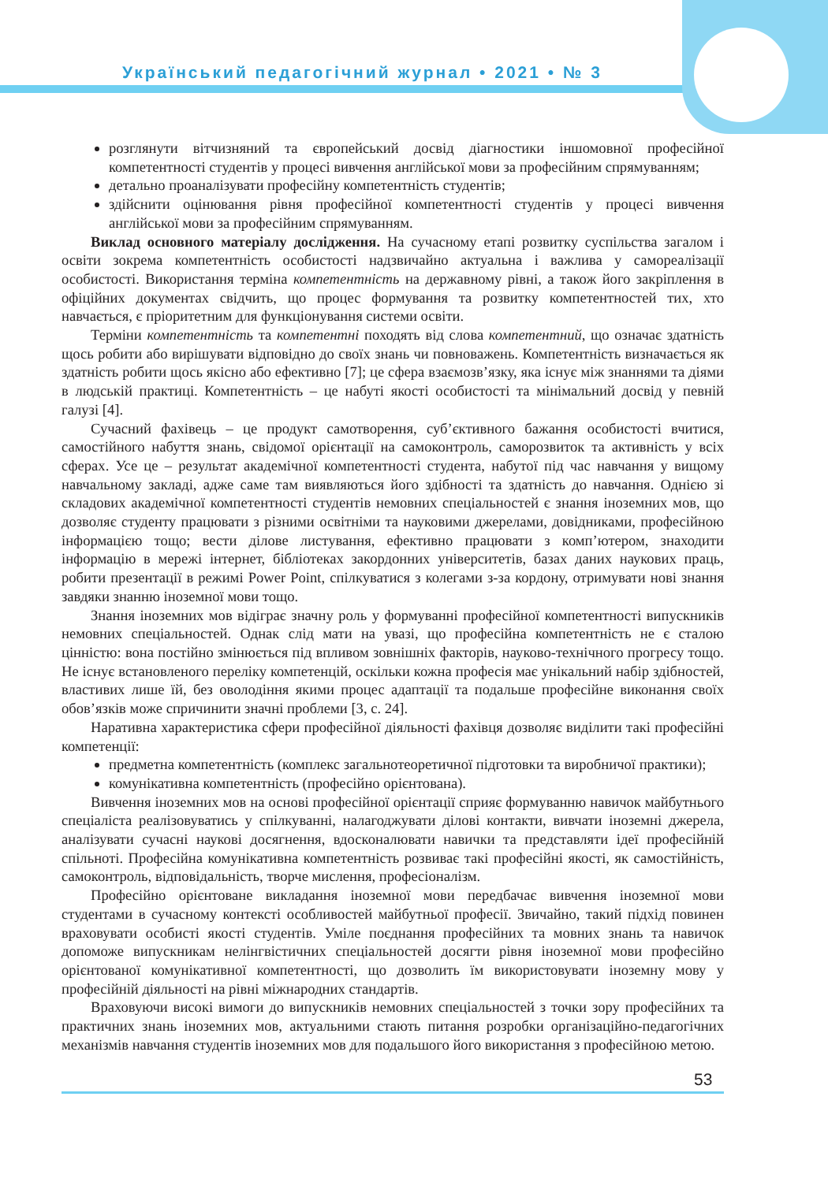Український педагогічний журнал • 2021 • № 3
розглянути вітчизняний та європейський досвід діагностики іншомовної професійної компетентності студентів у процесі вивчення англійської мови за професійним спрямуванням;
детально проаналізувати професійну компетентність студентів;
здійснити оцінювання рівня професійної компетентності студентів у процесі вивчення англійської мови за професійним спрямуванням.
Виклад основного матеріалу дослідження. На сучасному етапі розвитку суспільства загалом і освіти зокрема компетентність особистості надзвичайно актуальна і важлива у самореалізації особистості. Використання терміна компетентність на державному рівні, а також його закріплення в офіційних документах свідчить, що процес формування та розвитку компетентностей тих, хто навчається, є пріоритетним для функціонування системи освіти.
Терміни компетентність та компетентні походять від слова компетентний, що означає здатність щось робити або вирішувати відповідно до своїх знань чи повноважень. Компетентність визначається як здатність робити щось якісно або ефективно [7]; це сфера взаємозв’язку, яка існує між знаннями та діями в людській практиці. Компетентність – це набуті якості особистості та мінімальний досвід у певній галузі [4].
Сучасний фахівець – це продукт самотворення, суб’єктивного бажання особистості вчитися, самостійного набуття знань, свідомої орієнтації на самоконтроль, саморозвиток та активність у всіх сферах. Усе це – результат академічної компетентності студента, набутої під час навчання у вищому навчальному закладі, адже саме там виявляються його здібності та здатність до навчання. Однією зі складових академічної компетентності студентів немовних спеціальностей є знання іноземних мов, що дозволяє студенту працювати з різними освітніми та науковими джерелами, довідниками, професійною інформацією тощо; вести ділове листування, ефективно працювати з комп’ютером, знаходити інформацію в мережі інтернет, бібліотеках закордонних університетів, базах даних наукових праць, робити презентації в режимі Power Point, спілкуватися з колегами з-за кордону, отримувати нові знання завдяки знанню іноземної мови тощо.
Знання іноземних мов відіграє значну роль у формуванні професійної компетентності випускників немовних спеціальностей. Однак слід мати на увазі, що професійна компетентність не є сталою цінністю: вона постійно змінюється під впливом зовнішніх факторів, науково-технічного прогресу тощо. Не існує встановленого переліку компетенцій, оскільки кожна професія має унікальний набір здібностей, властивих лише їй, без оволодіння якими процес адаптації та подальше професійне виконання своїх обов’язків може спричинити значні проблеми [3, с. 24].
Наративна характеристика сфери професійної діяльності фахівця дозволяє виділити такі професійні компетенції:
предметна компетентність (комплекс загальнотеоретичної підготовки та виробничої практики);
комунікативна компетентність (професійно орієнтована).
Вивчення іноземних мов на основі професійної орієнтації сприяє формуванню навичок майбутнього спеціаліста реалізовуватись у спілкуванні, налагоджувати ділові контакти, вивчати іноземні джерела, аналізувати сучасні наукові досягнення, вдосконалювати навички та представляти ідеї професійній спільноті. Професійна комунікативна компетентність розвиває такі професійні якості, як самостійність, самоконтроль, відповідальність, творче мислення, професіоналізм.
Професійно орієнтоване викладання іноземної мови передбачає вивчення іноземної мови студентами в сучасному контексті особливостей майбутньої професії. Звичайно, такий підхід повинен враховувати особисті якості студентів. Уміле поєднання професійних та мовних знань та навичок допоможе випускникам нелінгвістичних спеціальностей досягти рівня іноземної мови професійно орієнтованої комунікативної компетентності, що дозволить їм використовувати іноземну мову у професійній діяльності на рівні міжнародних стандартів.
Враховуючи високі вимоги до випускників немовних спеціальностей з точки зору професійних та практичних знань іноземних мов, актуальними стають питання розробки організаційно-педагогічних механізмів навчання студентів іноземних мов для подальшого його використання з професійною метою.
53